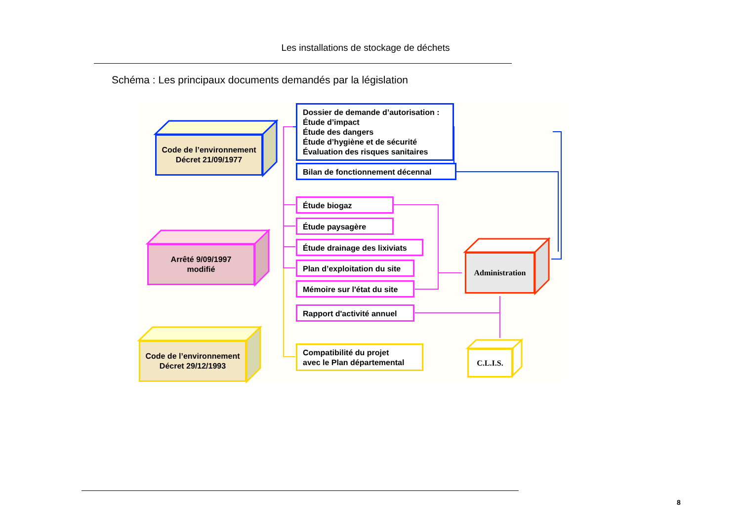Les installations de stockage de déchets
Schéma : Les principaux documents demandés par la législation
Code de l’environnement
Décret 21/09/1977
Arrêté 9/09/1997
modifié
Code de l’environnement
Décret 29/12/1993
Dossier de demande d’autorisation :
Étude d’impact
Étude des dangers
Étude d’hygiène et de sécurité
Évaluation des risques sanitaires
Bilan de fonctionnement décennal
Étude biogaz
Étude paysagère
Étude drainage des lixiviats
Plan d’exploitation du site
Mémoire sur l'état du site
Rapport d'activité annuel
Compatibilité du projet
avec le Plan départemental
Administration
C.L.I.S.
8